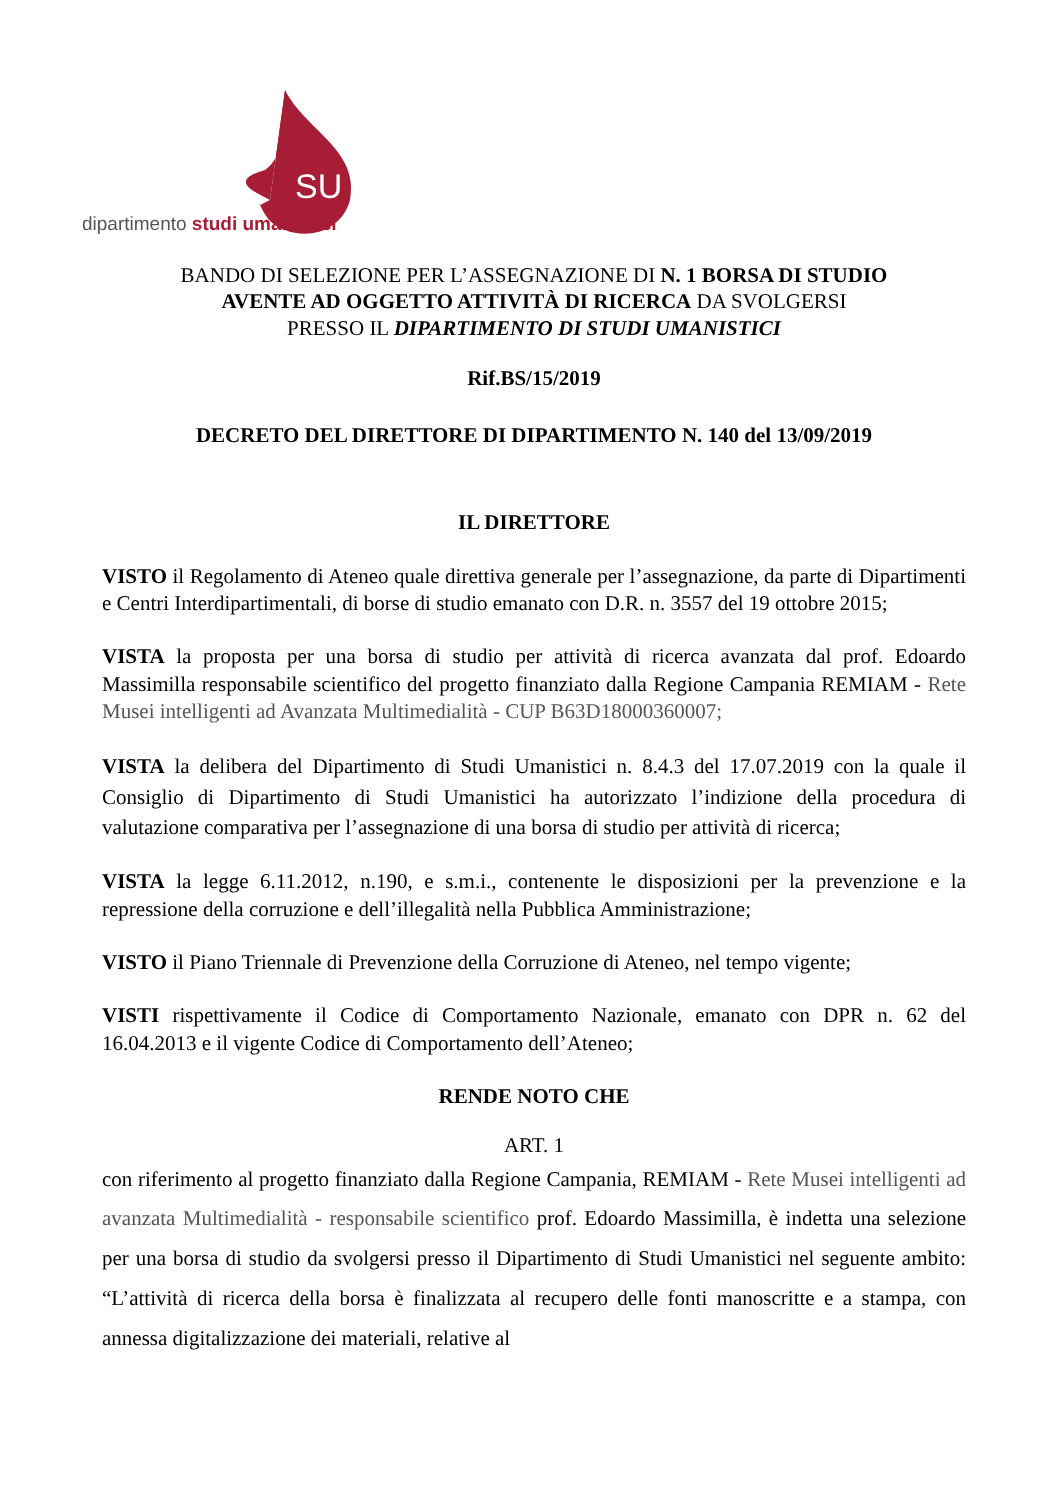SU
dipartimento studi umanistici
BANDO DI SELEZIONE PER L’ASSEGNAZIONE DI N. 1 BORSA DI STUDIO
AVENTE AD OGGETTO ATTIVITÀ DI RICERCA DA SVOLGERSI
PRESSO IL DIPARTIMENTO DI STUDI UMANISTICI
Rif.BS/15/2019
DECRETO DEL DIRETTORE DI DIPARTIMENTO N. 140 del 13/09/2019
IL DIRETTORE
VISTO il Regolamento di Ateneo quale direttiva generale per l’assegnazione, da parte di Dipartimenti e Centri Interdipartimentali, di borse di studio emanato con D.R. n. 3557 del 19 ottobre 2015;
VISTA la proposta per una borsa di studio per attività di ricerca avanzata dal prof. Edoardo Massimilla responsabile scientifico del progetto finanziato dalla Regione Campania REMIAM - Rete Musei intelligenti ad Avanzata Multimedialità - CUP B63D18000360007;
VISTA la delibera del Dipartimento di Studi Umanistici n. 8.4.3 del 17.07.2019 con la quale il Consiglio di Dipartimento di Studi Umanistici ha autorizzato l’indizione della procedura di valutazione comparativa per l’assegnazione di una borsa di studio per attività di ricerca;
VISTA la legge 6.11.2012, n.190, e s.m.i., contenente le disposizioni per la prevenzione e la repressione della corruzione e dell’illegalità nella Pubblica Amministrazione;
VISTO il Piano Triennale di Prevenzione della Corruzione di Ateneo, nel tempo vigente;
VISTI rispettivamente il Codice di Comportamento Nazionale, emanato con DPR n. 62 del 16.04.2013 e il vigente Codice di Comportamento dell’Ateneo;
RENDE NOTO CHE
ART. 1
con riferimento al progetto finanziato dalla Regione Campania, REMIAM - Rete Musei intelligenti ad avanzata Multimedialità - responsabile scientifico prof. Edoardo Massimilla, è indetta una selezione per una borsa di studio da svolgersi presso il Dipartimento di Studi Umanistici nel seguente ambito: “L’attività di ricerca della borsa è finalizzata al recupero delle fonti manoscritte e a stampa, con annessa digitalizzazione dei materiali, relative al